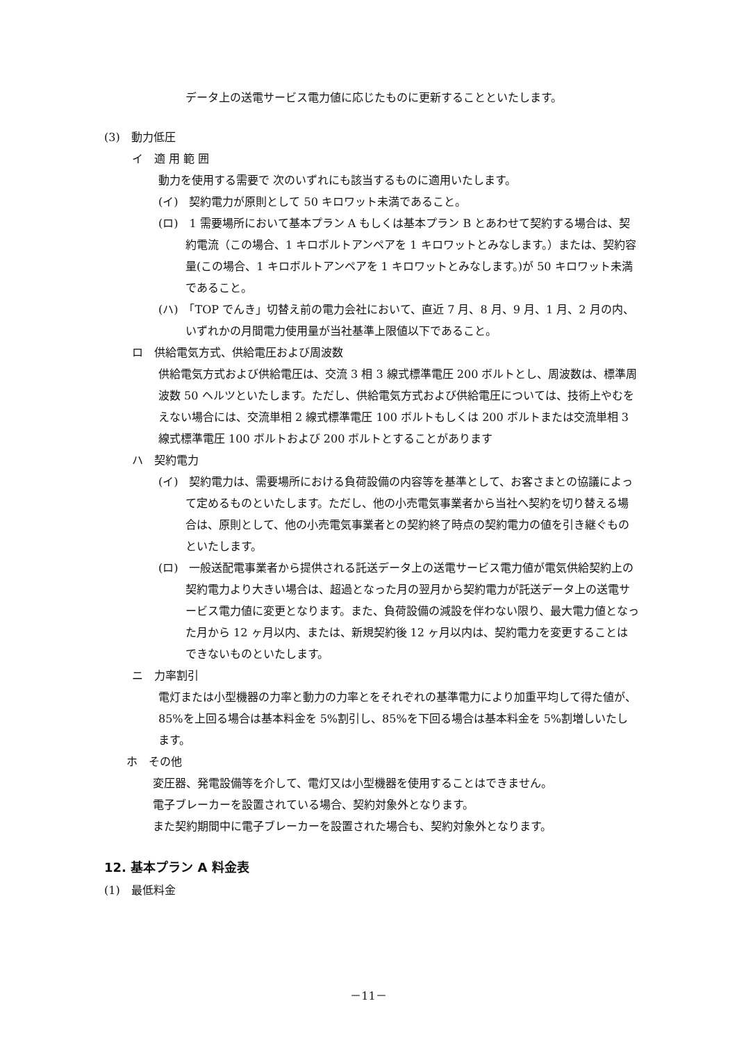データ上の送電サービス電力値に応じたものに更新することといたします。
(3)　動力低圧
イ　適 用 範 囲
動力を使用する需要で 次のいずれにも該当するものに適用いたします。
(イ)　契約電力が原則として 50 キロワット未満であること。
(ロ)　1 需要場所において基本プラン A もしくは基本プラン B とあわせて契約する場合は、契約電流（この場合、1 キロボルトアンペアを 1 キロワットとみなします。）または、契約容量(この場合、1 キロボルトアンペアを 1 キロワットとみなします。)が 50 キロワット未満であること。
(ハ)　「TOP でんき」切替え前の電力会社において、直近 7 月、8 月、9 月、1 月、2 月の内、いずれかの月間電力使用量が当社基準上限値以下であること。
ロ　供給電気方式、供給電圧および周波数
供給電気方式および供給電圧は、交流 3 相 3 線式標準電圧 200 ボルトとし、周波数は、標準周波数 50 ヘルツといたします。ただし、供給電気方式および供給電圧については、技術上やむをえない場合には、交流単相 2 線式標準電圧 100 ボルトもしくは 200 ボルトまたは交流単相 3 線式標準電圧 100 ボルトおよび 200 ボルトとすることがあります
ハ　契約電力
(イ)　契約電力は、需要場所における負荷設備の内容等を基準として、お客さまとの協議によって定めるものといたします。ただし、他の小売電気事業者から当社へ契約を切り替える場合は、原則として、他の小売電気事業者との契約終了時点の契約電力の値を引き継ぐものといたします。
(ロ)　一般送配電事業者から提供される託送データ上の送電サービス電力値が電気供給契約上の契約電力より大きい場合は、超過となった月の翌月から契約電力が託送データ上の送電サービス電力値に変更となります。また、負荷設備の減設を伴わない限り、最大電力値となった月から 12 ヶ月以内、または、新規契約後 12 ヶ月以内は、契約電力を変更することはできないものといたします。
ニ　力率割引
電灯または小型機器の力率と動力の力率とをそれぞれの基準電力により加重平均して得た値が、85%を上回る場合は基本料金を 5%割引し、85%を下回る場合は基本料金を 5%割増しいたします。
ホ　その他
変圧器、発電設備等を介して、電灯又は小型機器を使用することはできません。
電子ブレーカーを設置されている場合、契約対象外となります。
また契約期間中に電子ブレーカーを設置された場合も、契約対象外となります。
12. 基本プラン A 料金表
(1)　最低料金
－11－